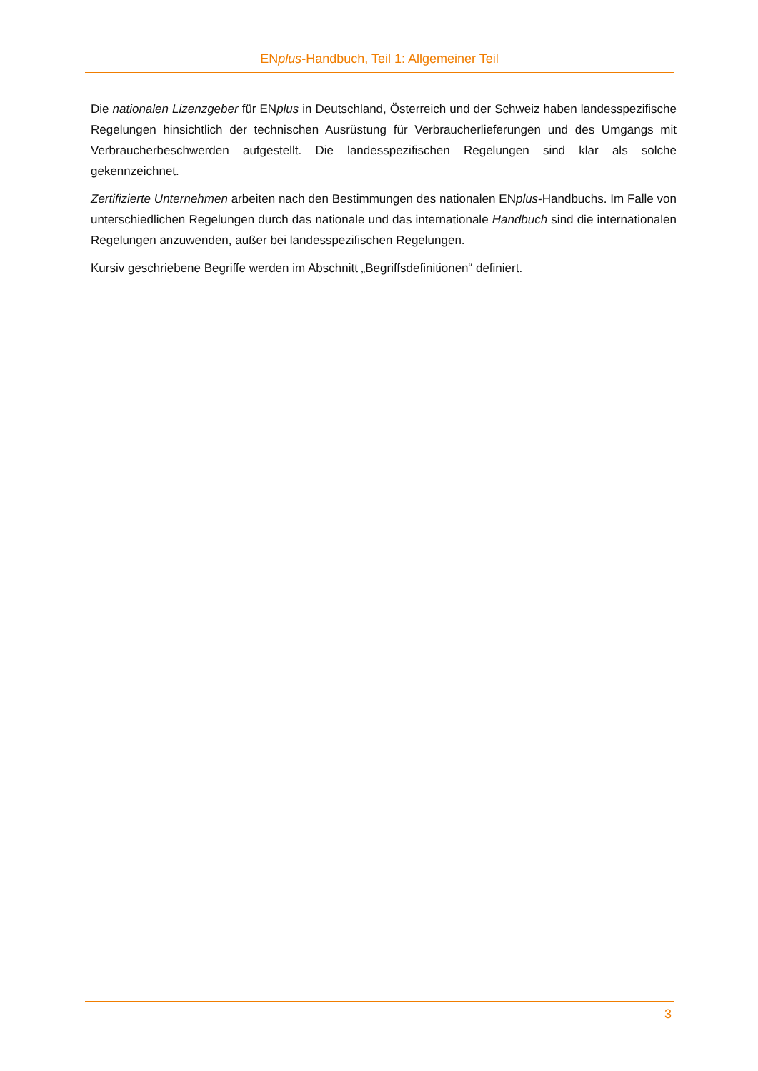ENplus-Handbuch, Teil 1: Allgemeiner Teil
Die nationalen Lizenzgeber für ENplus in Deutschland, Österreich und der Schweiz haben landesspezifische Regelungen hinsichtlich der technischen Ausrüstung für Verbraucherlieferungen und des Umgangs mit Verbraucherbeschwerden aufgestellt. Die landesspezifischen Regelungen sind klar als solche gekennzeichnet.
Zertifizierte Unternehmen arbeiten nach den Bestimmungen des nationalen ENplus-Handbuchs. Im Falle von unterschiedlichen Regelungen durch das nationale und das internationale Handbuch sind die internationalen Regelungen anzuwenden, außer bei landesspezifischen Regelungen.
Kursiv geschriebene Begriffe werden im Abschnitt „Begriffsdefinitionen“ definiert.
3